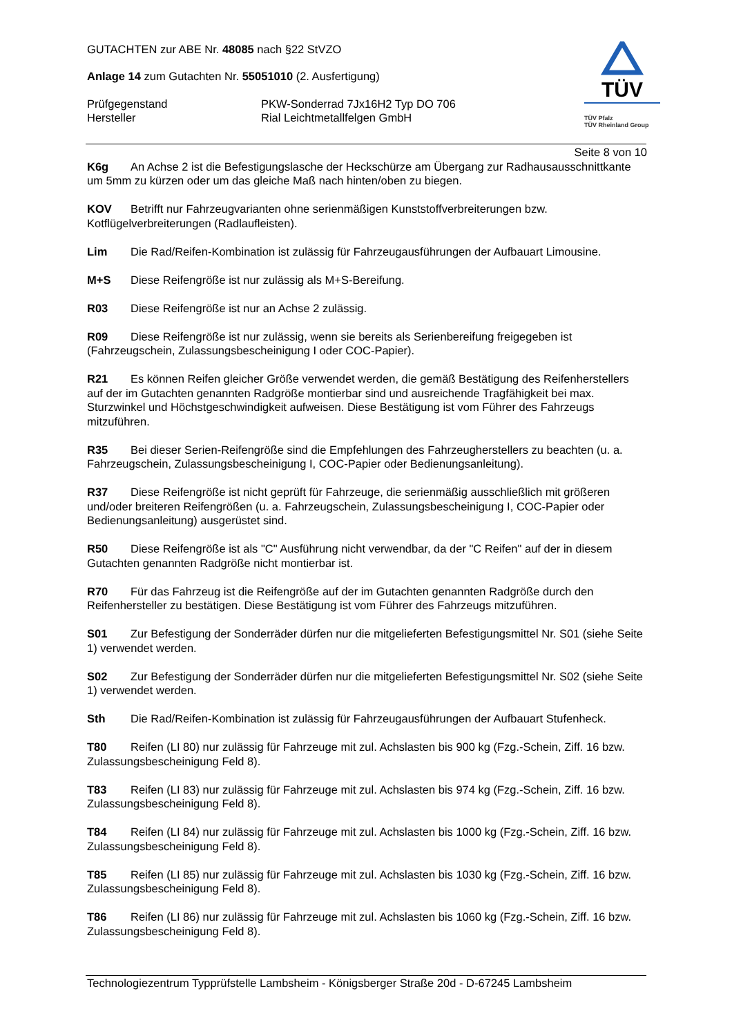GUTACHTEN zur ABE Nr. 48085 nach §22 StVZO
Anlage 14 zum Gutachten Nr. 55051010 (2. Ausfertigung)
Prüfgegenstand PKW-Sonderrad 7Jx16H2 Typ DO 706
Hersteller Rial Leichtmetallfelgen GmbH
TÜV
TÜV Pfalz
TÜV Rheinland Group
Seite 8 von 10
K6g An Achse 2 ist die Befestigungslasche der Heckschürze am Übergang zur Radhausausschnittkante um 5mm zu kürzen oder um das gleiche Maß nach hinten/oben zu biegen.
KOV Betrifft nur Fahrzeugvarianten ohne serienmäßigen Kunststoffverbreiterungen bzw. Kotflügelverbreiterungen (Radlaufleisten).
Lim Die Rad/Reifen-Kombination ist zulässig für Fahrzeugausführungen der Aufbauart Limousine.
M+S Diese Reifengröße ist nur zulässig als M+S-Bereifung.
R03 Diese Reifengröße ist nur an Achse 2 zulässig.
R09 Diese Reifengröße ist nur zulässig, wenn sie bereits als Serienbereifung freigegeben ist (Fahrzeugschein, Zulassungsbescheinigung I oder COC-Papier).
R21 Es können Reifen gleicher Größe verwendet werden, die gemäß Bestätigung des Reifenherstellers auf der im Gutachten genannten Radgröße montierbar sind und ausreichende Tragfähigkeit bei max. Sturzwinkel und Höchstgeschwindigkeit aufweisen. Diese Bestätigung ist vom Führer des Fahrzeugs mitzuführen.
R35 Bei dieser Serien-Reifengröße sind die Empfehlungen des Fahrzeugherstellers zu beachten (u. a. Fahrzeugschein, Zulassungsbescheinigung I, COC-Papier oder Bedienungsanleitung).
R37 Diese Reifengröße ist nicht geprüft für Fahrzeuge, die serienmäßig ausschließlich mit größeren und/oder breiteren Reifengrößen (u. a. Fahrzeugschein, Zulassungsbescheinigung I, COC-Papier oder Bedienungsanleitung) ausgerüstet sind.
R50 Diese Reifengröße ist als "C" Ausführung nicht verwendbar, da der "C Reifen" auf der in diesem Gutachten genannten Radgröße nicht montierbar ist.
R70 Für das Fahrzeug ist die Reifengröße auf der im Gutachten genannten Radgröße durch den Reifenhersteller zu bestätigen. Diese Bestätigung ist vom Führer des Fahrzeugs mitzuführen.
S01 Zur Befestigung der Sonderräder dürfen nur die mitgelieferten Befestigungsmittel Nr. S01 (siehe Seite 1) verwendet werden.
S02 Zur Befestigung der Sonderräder dürfen nur die mitgelieferten Befestigungsmittel Nr. S02 (siehe Seite 1) verwendet werden.
Sth Die Rad/Reifen-Kombination ist zulässig für Fahrzeugausführungen der Aufbauart Stufenheck.
T80 Reifen (LI 80) nur zulässig für Fahrzeuge mit zul. Achslasten bis 900 kg (Fzg.-Schein, Ziff. 16 bzw. Zulassungsbescheinigung Feld 8).
T83 Reifen (LI 83) nur zulässig für Fahrzeuge mit zul. Achslasten bis 974 kg (Fzg.-Schein, Ziff. 16 bzw. Zulassungsbescheinigung Feld 8).
T84 Reifen (LI 84) nur zulässig für Fahrzeuge mit zul. Achslasten bis 1000 kg (Fzg.-Schein, Ziff. 16 bzw. Zulassungsbescheinigung Feld 8).
T85 Reifen (LI 85) nur zulässig für Fahrzeuge mit zul. Achslasten bis 1030 kg (Fzg.-Schein, Ziff. 16 bzw. Zulassungsbescheinigung Feld 8).
T86 Reifen (LI 86) nur zulässig für Fahrzeuge mit zul. Achslasten bis 1060 kg (Fzg.-Schein, Ziff. 16 bzw. Zulassungsbescheinigung Feld 8).
Technologiezentrum Typprüfstelle Lambsheim - Königsberger Straße 20d - D-67245 Lambsheim